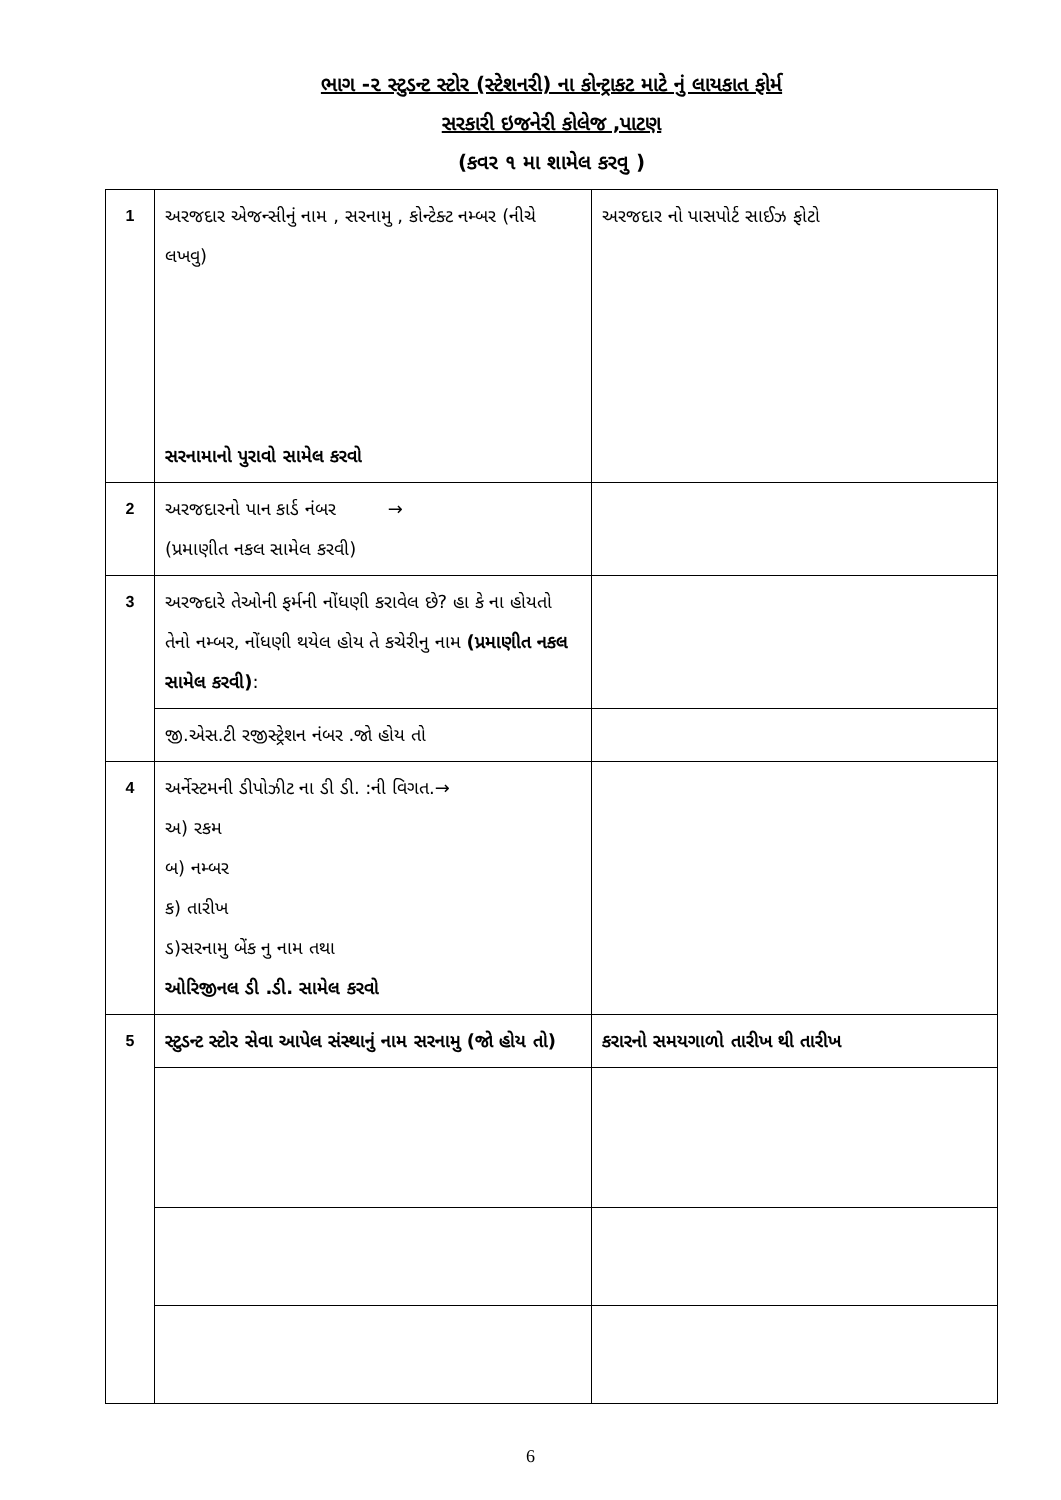ભાગ -૨ સ્ટુડન્ટ સ્ટોર (સ્ટેશનરી) ના કોન્ટ્રાકટ માટે નું લાયકાત ફોર્મ
સરકારી ઇજનેરી કોલેજ ,પાટણ
(કવર ૧ મા શામેલ કરવુ )
| 1 | અરજદાર એજન્સીનું નામ , સરનામુ , કોન્ટેક્ટ નમ્બર (નીચે લખવુ) સરનામાનો પુરાવો સામેલ કરવો | અરજદાર નો પાસપોર્ટ સાઈઝ ફોટો |
| 2 | અરજદારનો પાન કાર્ડ નંબર → (પ્રમાણીત નકલ સામેલ કરવી) | |
| 3 | અરજ્દારે તેઓની ફર્મની નોંધણી કરાવેલ છે? હા કે ના હોયતો તેનો નમ્બર, નોંધણી થયેલ હોય તે કચેરીનુ નામ (પ્રમાણીત નકલ સામેલ કરવી) : | |
| | જી.એસ.ટી રજીસ્ટ્રેશન નંબર .જો હોય તો | |
| 4 | અર્નેસ્ટમની ડીપોઝીટ ના ડી ડી. :ની વિગત.→ અ) રકમ બ) નમ્બર ક) તારીખ ડ)સરનામુ બેંક નુ નામ તથા ઓરિજીનલ ડી .ડી. સામેલ કરવો | |
| 5 | સ્ટુડન્ટ સ્ટોર સેવા આપેલ સંસ્થાનું નામ સરનામુ (જો હોય તો) | કરારનો સમયગાળો તારીખ થી તારીખ |
6